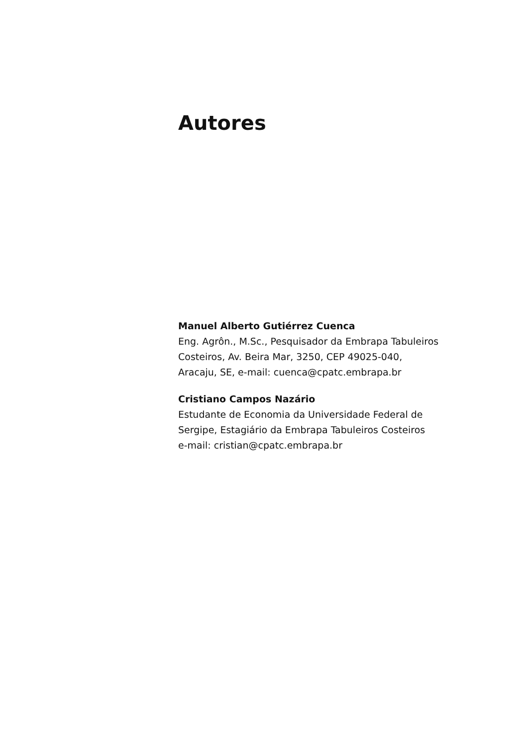Autores
Manuel Alberto Gutiérrez Cuenca
Eng. Agrôn., M.Sc., Pesquisador da Embrapa Tabuleiros
Costeiros, Av. Beira Mar, 3250, CEP 49025-040,
Aracaju, SE, e-mail: cuenca@cpatc.embrapa.br
Cristiano Campos Nazário
Estudante de Economia da Universidade Federal de
Sergipe, Estagiário da Embrapa Tabuleiros Costeiros
e-mail: cristian@cpatc.embrapa.br